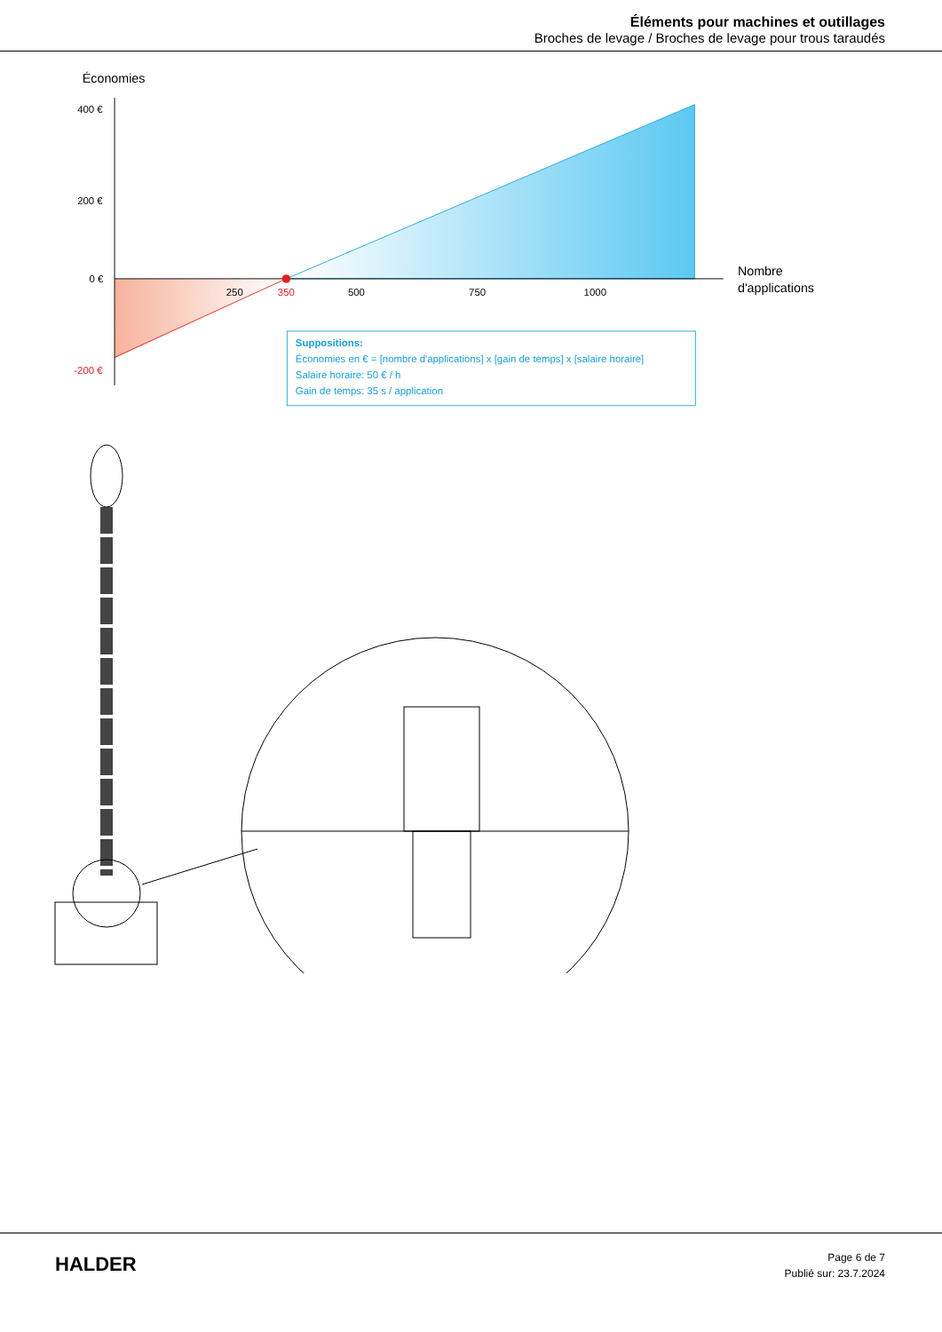Éléments pour machines et outillages
Broches de levage / Broches de levage pour trous taraudés
Économies
400 €
200 €
0 €
-200 €
250
350
500
750
1000
Nombre
d'applications
Suppositions:
Économies en € = [nombre d'applications] x [gain de temps] x [salaire horaire]
Salaire horaire: 50 € / h
Gain de temps: 35 s / application
HALDER
Page 6 de 7
Publié sur: 23.7.2024